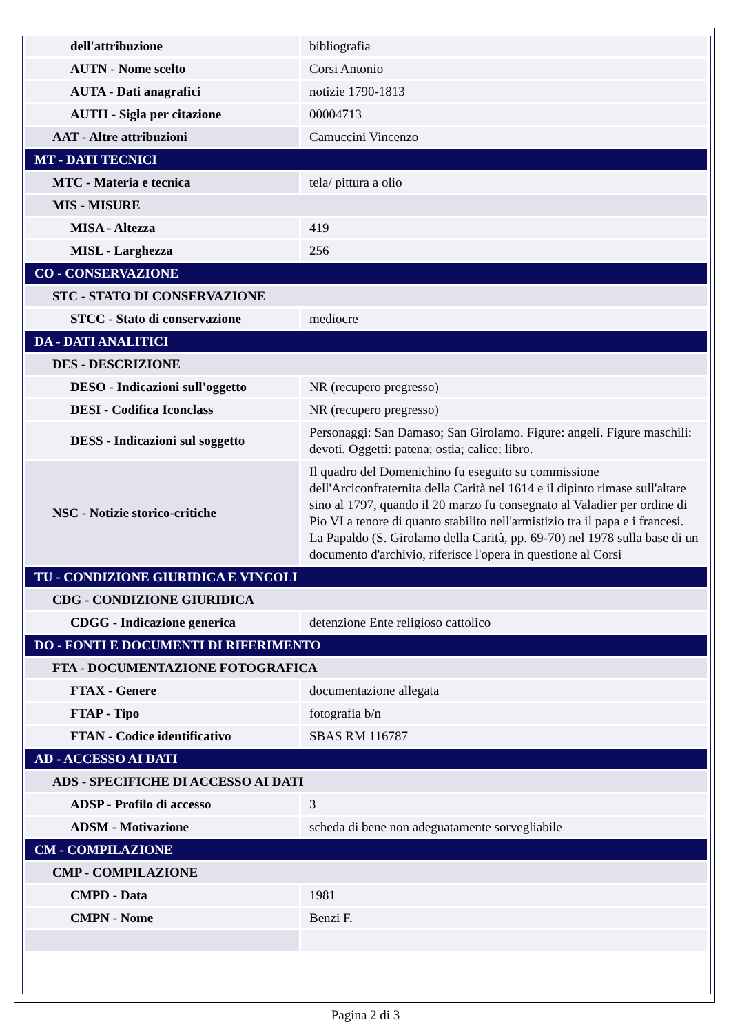| dell'attribuzione | bibliografia |
| AUTN - Nome scelto | Corsi Antonio |
| AUTA - Dati anagrafici | notizie 1790-1813 |
| AUTH - Sigla per citazione | 00004713 |
| AAT - Altre attribuzioni | Camuccini Vincenzo |
| MT - DATI TECNICI | |
| MTC - Materia e tecnica | tela/ pittura a olio |
| MIS - MISURE | |
| MISA - Altezza | 419 |
| MISL - Larghezza | 256 |
| CO - CONSERVAZIONE | |
| STC - STATO DI CONSERVAZIONE | |
| STCC - Stato di conservazione | mediocre |
| DA - DATI ANALITICI | |
| DES - DESCRIZIONE | |
| DESO - Indicazioni sull'oggetto | NR (recupero pregresso) |
| DESI - Codifica Iconclass | NR (recupero pregresso) |
| DESS - Indicazioni sul soggetto | Personaggi: San Damaso; San Girolamo. Figure: angeli. Figure maschili: devoti. Oggetti: patena; ostia; calice; libro. |
| NSC - Notizie storico-critiche | Il quadro del Domenichino fu eseguito su commissione dell'Arciconfraternita della Carità nel 1614 e il dipinto rimase sull'altare sino al 1797, quando il 20 marzo fu consegnato al Valadier per ordine di Pio VI a tenore di quanto stabilito nell'armistizio tra il papa e i francesi. La Papaldo (S. Girolamo della Carità, pp. 69-70) nel 1978 sulla base di un documento d'archivio, riferisce l'opera in questione al Corsi |
| TU - CONDIZIONE GIURIDICA E VINCOLI | |
| CDG - CONDIZIONE GIURIDICA | |
| CDGG - Indicazione generica | detenzione Ente religioso cattolico |
| DO - FONTI E DOCUMENTI DI RIFERIMENTO | |
| FTA - DOCUMENTAZIONE FOTOGRAFICA | |
| FTAX - Genere | documentazione allegata |
| FTAP - Tipo | fotografia b/n |
| FTAN - Codice identificativo | SBAS RM 116787 |
| AD - ACCESSO AI DATI | |
| ADS - SPECIFICHE DI ACCESSO AI DATI | |
| ADSP - Profilo di accesso | 3 |
| ADSM - Motivazione | scheda di bene non adeguatamente sorvegliabile |
| CM - COMPILAZIONE | |
| CMP - COMPILAZIONE | |
| CMPD - Data | 1981 |
| CMPN - Nome | Benzi F. |
Pagina 2 di 3